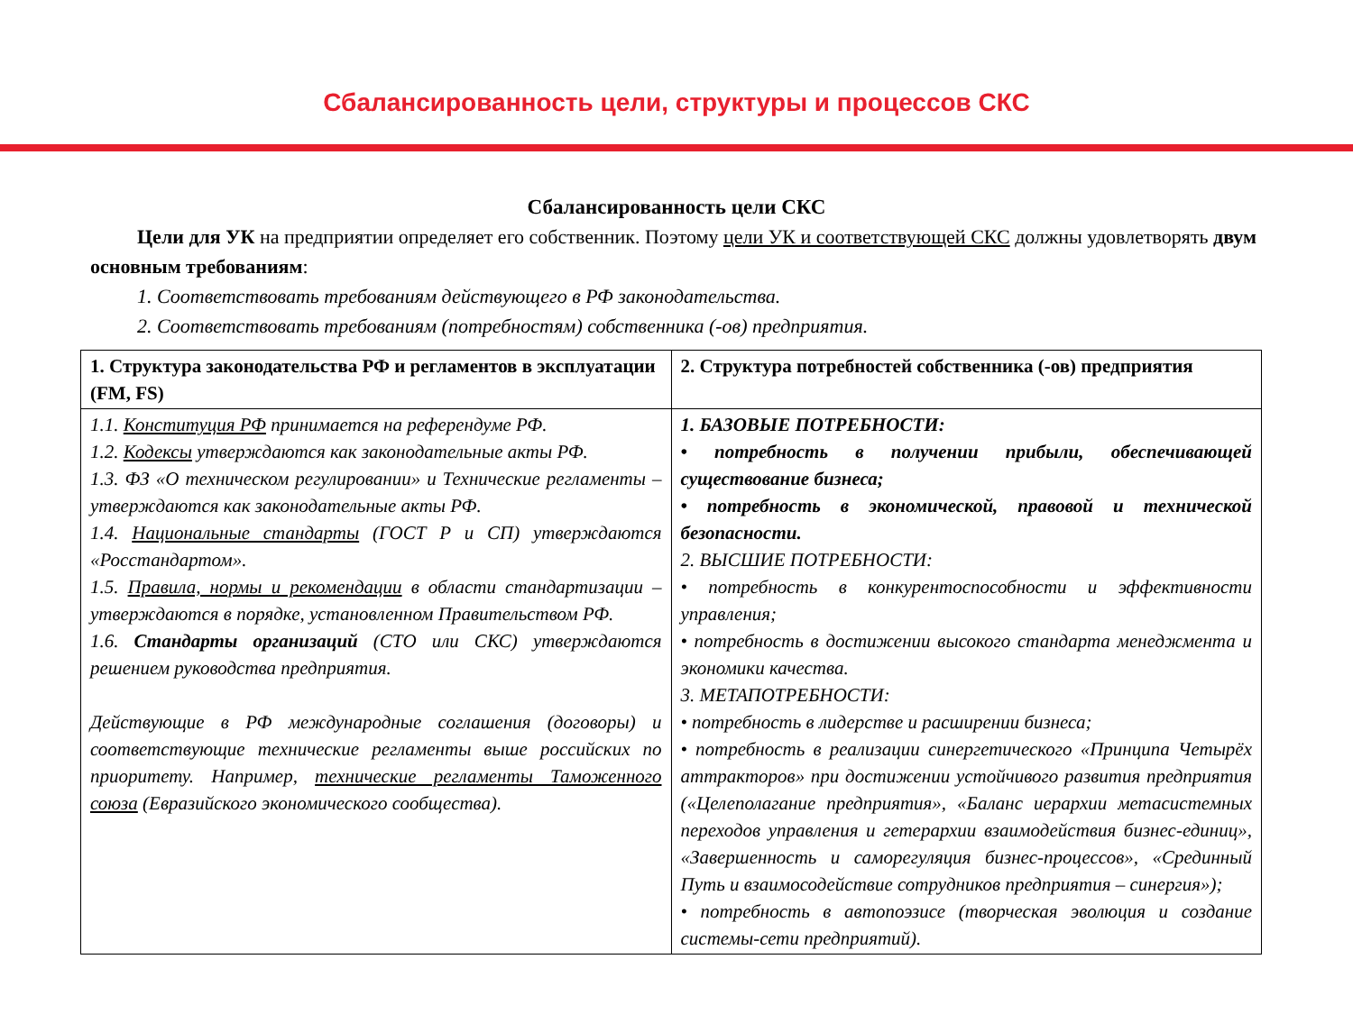Сбалансированность цели, структуры и процессов СКС
Сбалансированность цели СКС
Цели для УК на предприятии определяет его собственник. Поэтому цели УК и соответствующей СКС должны удовлетворять двум основным требованиям:
1. Соответствовать требованиям действующего в РФ законодательства.
2. Соответствовать требованиям (потребностям) собственника (-ов) предприятия.
| 1. Структура законодательства РФ и регламентов в эксплуатации (FM, FS) | 2. Структура потребностей собственника (-ов) предприятия |
| --- | --- |
| 1.1. Конституция РФ принимается на референдуме РФ. 1.2. Кодексы утверждаются как законодательные акты РФ. 1.3. ФЗ «О техническом регулировании» и Технические регламенты – утверждаются как законодательные акты РФ. 1.4. Национальные стандарты (ГОСТ Р и СП) утверждаются «Росстандартом». 1.5. Правила, нормы и рекомендации в области стандартизации – утверждаются в порядке, установленном Правительством РФ. 1.6. Стандарты организаций (СТО или СКС) утверждаются решением руководства предприятия. Действующие в РФ международные соглашения (договоры) и соответствующие технические регламенты выше российских по приоритету. Например, технические регламенты Таможенного союза (Евразийского экономического сообщества). | 1. БАЗОВЫЕ ПОТРЕБНОСТИ: • потребность в получении прибыли, обеспечивающей существование бизнеса; • потребность в экономической, правовой и технической безопасности. 2. ВЫСШИЕ ПОТРЕБНОСТИ: • потребность в конкурентоспособности и эффективности управления; • потребность в достижении высокого стандарта менеджмента и экономики качества. 3. МЕТАПОТРЕБНОСТИ: • потребность в лидерстве и расширении бизнеса; • потребность в реализации синергетического «Принципа Четырёх аттракторов» при достижении устойчивого развития предприятия («Целеполагание предприятия», «Баланс иерархии метасистемных переходов управления и гетерархии взаимодействия бизнес-единиц», «Завершенность и саморегуляция бизнес-процессов», «Срединный Путь и взаимосодействие сотрудников предприятия – синергия»); • потребность в автопоэзисе (творческая эволюция и создание системы-сети предприятий). |